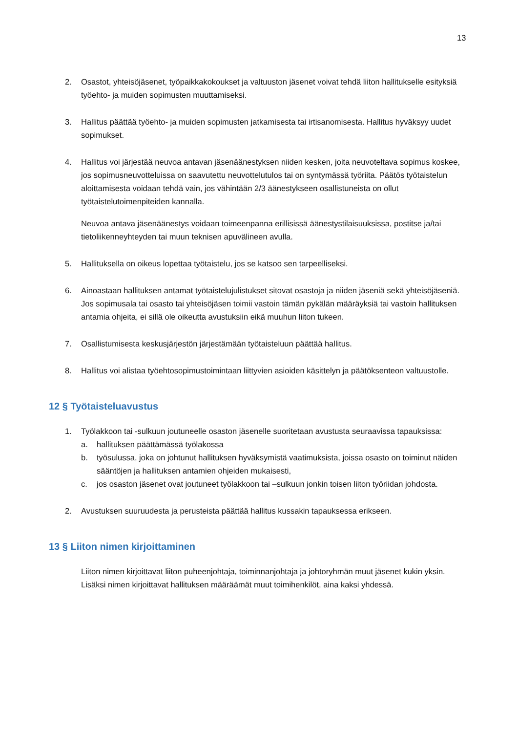13
2. Osastot, yhteisöjäsenet, työpaikkakokoukset ja valtuuston jäsenet voivat tehdä liiton hallitukselle esityksiä työehto- ja muiden sopimusten muuttamiseksi.
3. Hallitus päättää työehto- ja muiden sopimusten jatkamisesta tai irtisanomisesta. Hallitus hyväksyy uudet sopimukset.
4. Hallitus voi järjestää neuvoa antavan jäsenäänestyksen niiden kesken, joita neuvoteltava sopimus koskee, jos sopimusneuvotteluissa on saavutettu neuvottelutulos tai on syntymässä työriita. Päätös työtaistelun aloittamisesta voidaan tehdä vain, jos vähintään 2/3 äänestykseen osallistuneista on ollut työtaistelutoimenpiteiden kannalla.
Neuvoa antava jäsenäänestys voidaan toimeenpanna erillisissä äänestystilaisuuksissa, postitse ja/tai tietoliikenneyhteyden tai muun teknisen apuvälineen avulla.
5. Hallituksella on oikeus lopettaa työtaistelu, jos se katsoo sen tarpeelliseksi.
6. Ainoastaan hallituksen antamat työtaistelujulistukset sitovat osastoja ja niiden jäseniä sekä yhteisöjäseniä. Jos sopimusala tai osasto tai yhteisöjäsen toimii vastoin tämän pykälän määräyksiä tai vastoin hallituksen antamia ohjeita, ei sillä ole oikeutta avustuksiin eikä muuhun liiton tukeen.
7. Osallistumisesta keskusjärjestön järjestämään työtaisteluun päättää hallitus.
8. Hallitus voi alistaa työehtosopimustoimintaan liittyvien asioiden käsittelyn ja päätöksenteon valtuustolle.
12 § Työtaisteluavustus
1. Työlakkoon tai -sulkuun joutuneelle osaston jäsenelle suoritetaan avustusta seuraavissa tapauksissa:
a. hallituksen päättämässä työlakossa
b. työsulussa, joka on johtunut hallituksen hyväksymistä vaatimuksista, joissa osasto on toiminut näiden sääntöjen ja hallituksen antamien ohjeiden mukaisesti,
c. jos osaston jäsenet ovat joutuneet työlakkoon tai –sulkuun jonkin toisen liiton työriidan johdosta.
2. Avustuksen suuruudesta ja perusteista päättää hallitus kussakin tapauksessa erikseen.
13 § Liiton nimen kirjoittaminen
Liiton nimen kirjoittavat liiton puheenjohtaja, toiminnanjohtaja ja johtoryhmän muut jäsenet kukin yksin. Lisäksi nimen kirjoittavat hallituksen määräämät muut toimihenkilöt, aina kaksi yhdessä.